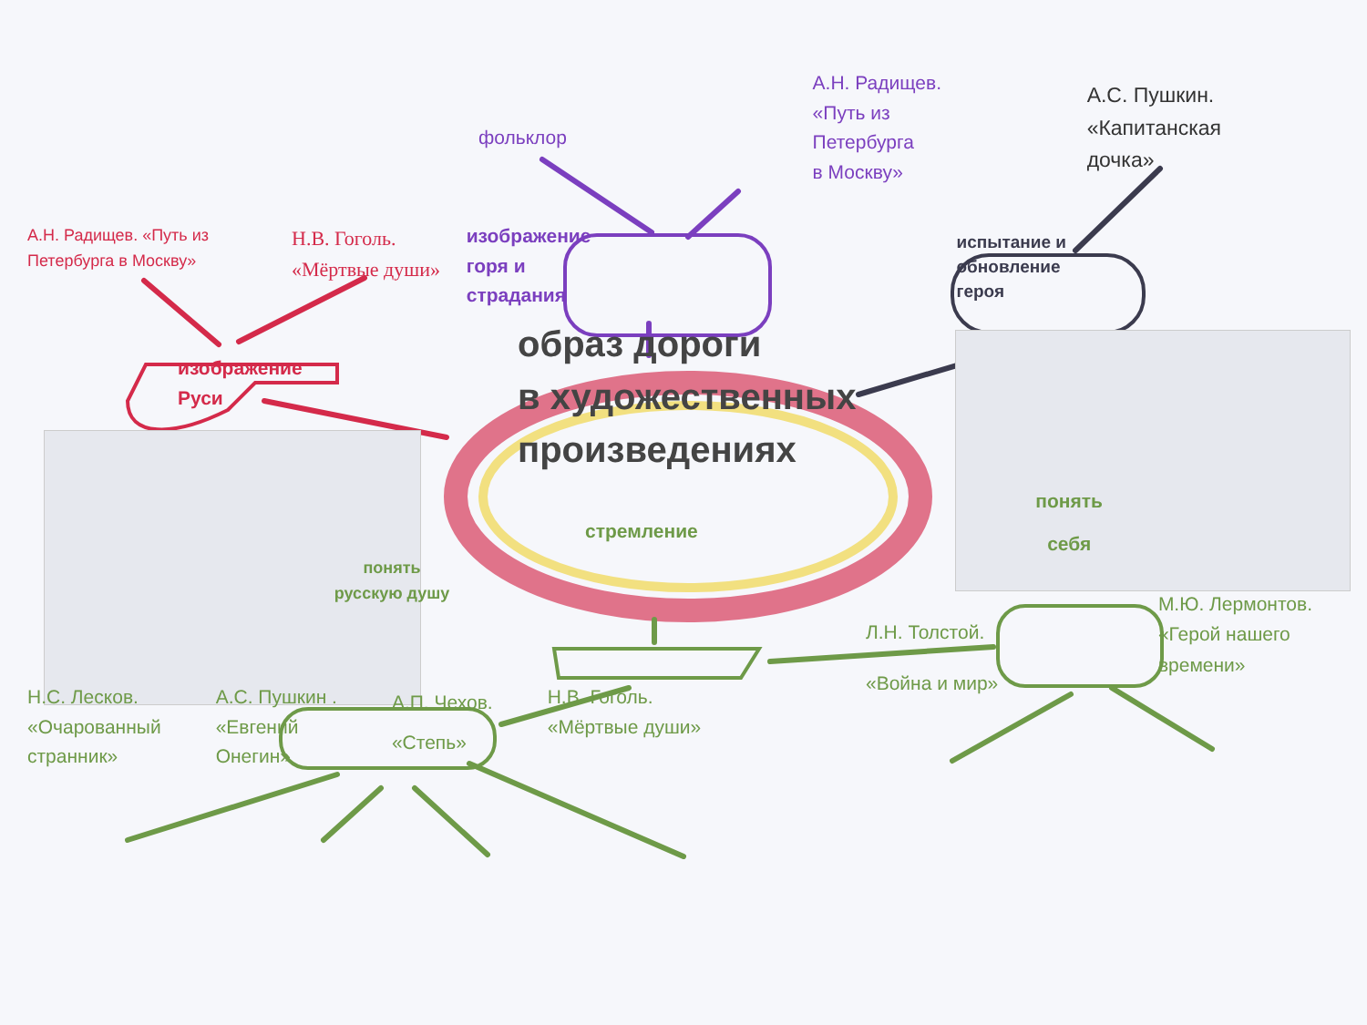фольклор
А.Н. Радищев.
«Путь из
Петербурга
в Москву»
А.С. Пушкин.
«Капитанская
дочка»
А.Н. Радищев. «Путь из Петербурга в Москву»
Н.В. Гоголь.
«Мёртвые души»
изображение
Руси
изображение
горя и
страдания
испытание и
обновление
героя
образ дороги
в художественных
произведениях
стремление
понять
себя
понять
русскую душу
Л.Н. Толстой.
«Война и мир»
М.Ю. Лермонтов.
«Герой нашего
времени»
Н.С. Лесков.
«Очарованный
странник»
А.С. Пушкин .
«Евгений
Онегин»
А.П. Чехов.
«Степь»
Н.В. Гоголь.
«Мёртвые души»